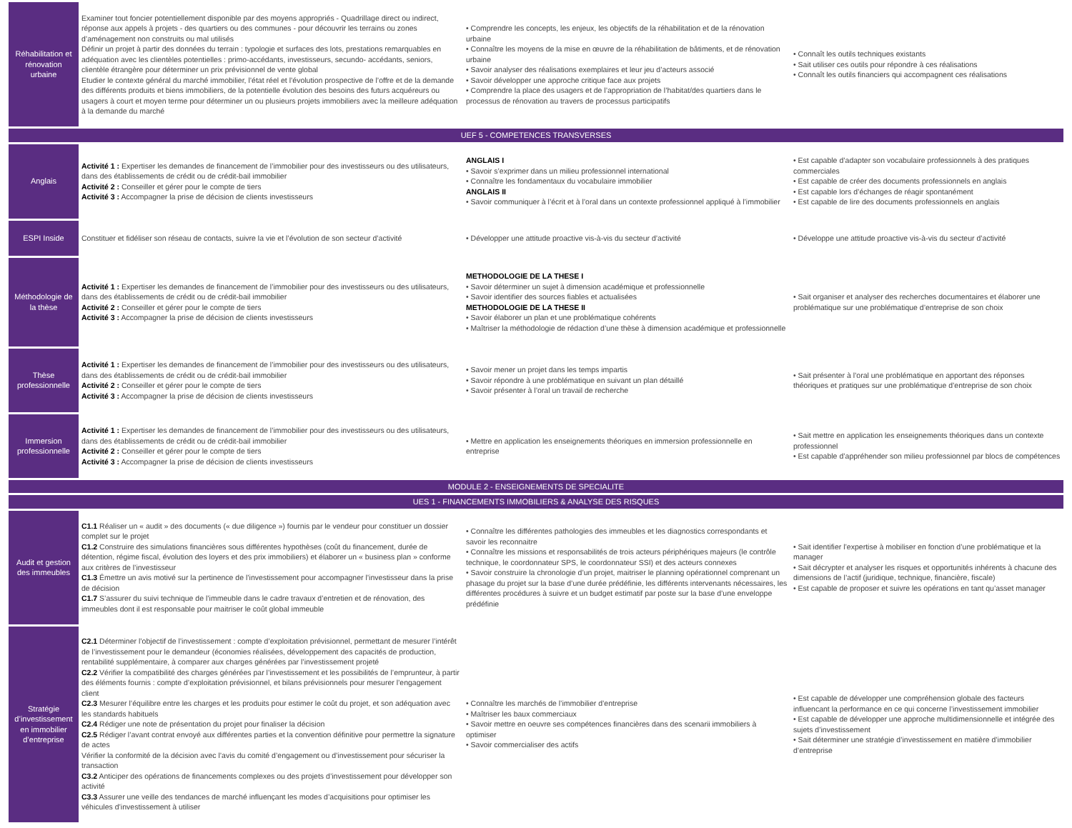| Réhabilitation et rénovation urbaine | Examiner tout foncier potentiellement disponible par des moyens appropriés - Quadrillage direct ou indirect, réponse aux appels à projets - des quartiers ou des communes - pour découvrir les terrains ou zones d’aménagement non construits ou mal utilisés Définir un projet à partir des données du terrain : typologie et surfaces des lots, prestations remarquables en adéquation avec les clientèles potentielles : primo-accédants, investisseurs, secundo- accédants, seniors, clientèle étrangère pour déterminer un prix prévisionnel de vente global Etudier le contexte général du marché immobilier, l’état réel et l’évolution prospective de l’offre et de la demande des différents produits et biens immobiliers, de la potentielle évolution des besoins des futurs acquéreurs ou usagers à court et moyen terme pour déterminer un ou plusieurs projets immobiliers avec la meilleure adéquation à la demande du marché | • Comprendre les concepts, les enjeux, les objectifs de la réhabilitation et de la rénovation urbaine • Connaître les moyens de la mise en œuvre de la réhabilitation de bâtiments, et de rénovation urbaine • Savoir analyser des réalisations exemplaires et leur jeu d’acteurs associé • Savoir développer une approche critique face aux projets • Comprendre la place des usagers et de l’appropriation de l’habitat/des quartiers dans le processus de rénovation au travers de processus participatifs | • Connaît les outils techniques existants • Sait utiliser ces outils pour répondre à ces réalisations • Connaît les outils financiers qui accompagnent ces réalisations |
| UEF 5 - COMPETENCES TRANSVERSES | | | |
| Anglais | Activité 1 : Expertiser les demandes de financement de l’immobilier pour des investisseurs ou des utilisateurs, dans des établissements de crédit ou de crédit-bail immobilier Activité 2 : Conseiller et gérer pour le compte de tiers Activité 3 : Accompagner la prise de décision de clients investisseurs | ANGLAIS I • Savoir s’exprimer dans un milieu professionnel international • Connaître les fondamentaux du vocabulaire immobilier ANGLAIS II • Savoir communiquer à l’écrit et à l’oral dans un contexte professionnel appliqué à l’immobilier | • Est capable d’adapter son vocabulaire professionnels à des pratiques commerciales • Est capable de créer des documents professionnels en anglais • Est capable lors d’échanges de réagir spontanément • Est capable de lire des documents professionnels en anglais |
| ESPI Inside | Constituer et fidéliser son réseau de contacts, suivre la vie et l’évolution de son secteur d’activité | • Développer une attitude proactive vis-à-vis du secteur d’activité | • Développe une attitude proactive vis-à-vis du secteur d’activité |
| Méthodologie de la thèse | Activité 1 : Expertiser les demandes de financement de l’immobilier pour des investisseurs ou des utilisateurs, dans des établissements de crédit ou de crédit-bail immobilier Activité 2 : Conseiller et gérer pour le compte de tiers Activité 3 : Accompagner la prise de décision de clients investisseurs | METHODOLOGIE DE LA THESE I • Savoir déterminer un sujet à dimension académique et professionnelle • Savoir identifier des sources fiables et actualisées METHODOLOGIE DE LA THESE II • Savoir élaborer un plan et une problématique cohérents • Maîtriser la méthodologie de rédaction d’une thèse à dimension académique et professionnelle | • Sait organiser et analyser des recherches documentaires et élaborer une problématique sur une problématique d’entreprise de son choix |
| Thèse professionnelle | Activité 1 : Expertiser les demandes de financement de l’immobilier pour des investisseurs ou des utilisateurs, dans des établissements de crédit ou de crédit-bail immobilier Activité 2 : Conseiller et gérer pour le compte de tiers Activité 3 : Accompagner la prise de décision de clients investisseurs | • Savoir mener un projet dans les temps impartis • Savoir répondre à une problématique en suivant un plan détaillé • Savoir présenter à l’oral un travail de recherche | • Sait présenter à l’oral une problématique en apportant des réponses théoriques et pratiques sur une problématique d’entreprise de son choix |
| Immersion professionnelle | Activité 1 : Expertiser les demandes de financement de l’immobilier pour des investisseurs ou des utilisateurs, dans des établissements de crédit ou de crédit-bail immobilier Activité 2 : Conseiller et gérer pour le compte de tiers Activité 3 : Accompagner la prise de décision de clients investisseurs | • Mettre en application les enseignements théoriques en immersion professionnelle en entreprise | • Sait mettre en application les enseignements théoriques dans un contexte professionnel • Est capable d’appréhender son milieu professionnel par blocs de compétences |
| MODULE 2 - ENSEIGNEMENTS DE SPECIALITE | | | |
| UES 1 - FINANCEMENTS IMMOBILIERS & ANALYSE DES RISQUES | | | |
| Audit et gestion des immeubles | C1.1 Réaliser un « audit » des documents (« due diligence ») fournis par le vendeur pour constituer un dossier complet sur le projet C1.2 Construire des simulations financières sous différentes hypothèses (coût du financement, durée de détention, régime fiscal, évolution des loyers et des prix immobiliers) et élaborer un « business plan » conforme aux critères de l’investisseur C1.3 Émettre un avis motivé sur la pertinence de l’investissement pour accompagner l’investisseur dans la prise de décision C1.7 S’assurer du suivi technique de l’immeuble dans le cadre travaux d’entretien et de rénovation, des immeubles dont il est responsable pour maitriser le coût global immeuble | • Connaître les différentes pathologies des immeubles et les diagnostics correspondants et savoir les reconnaitre • Connaître les missions et responsabilités de trois acteurs périphériques majeurs (le contrôle technique, le coordonnateur SPS, le coordonnateur SSI) et des acteurs connexes • Savoir construire la chronologie d’un projet, maitriser le planning opérationnel comprenant un phasage du projet sur la base d’une durée prédéfinie, les différents intervenants nécessaires, les différentes procédures à suivre et un budget estimatif par poste sur la base d’une enveloppe prédéfinie | • Sait identifier l’expertise à mobiliser en fonction d’une problématique et la manager • Sait décrypter et analyser les risques et opportunités inhérents à chacune des dimensions de l’actif (juridique, technique, financière, fiscale) • Est capable de proposer et suivre les opérations en tant qu’asset manager |
| Stratégie d’investissement en immobilier d’entreprise | C2.1 Déterminer l’objectif de l’investissement : compte d’exploitation prévisionnel, permettant de mesurer l’intérêt de l’investissement pour le demandeur (économies réalisées, développement des capacités de production, rentabilité supplémentaire, à comparer aux charges générées par l’investissement projeté C2.2 Vérifier la compatibilité des charges générées par l’investissement et les possibilités de l’emprunteur, à partir des éléments fournis : compte d’exploitation prévisionnel, et bilans prévisionnels pour mesurer l’engagement client C2.3 Mesurer l’équilibre entre les charges et les produits pour estimer le coût du projet, et son adéquation avec les standards habituels C2.4 Rédiger une note de présentation du projet pour finaliser la décision C2.5 Rédiger l’avant contrat envoyé aux différentes parties et la convention définitive pour permettre la signature de actes Vérifier la conformité de la décision avec l’avis du comité d’engagement ou d’investissement pour sécuriser la transaction C3.2 Anticiper des opérations de financements complexes ou des projets d’investissement pour développer son activité C3.3 Assurer une veille des tendances de marché influençant les modes d’acquisitions pour optimiser les véhicules d’investissement à utiliser | • Connaître les marchés de l’immobilier d’entreprise • Maîtriser les baux commerciaux • Savoir mettre en oeuvre ses compétences financières dans des scenarii immobiliers à optimiser • Savoir commercialiser des actifs | • Est capable de développer une compréhension globale des facteurs influencant la performance en ce qui concerne l’investissement immobilier • Est capable de développer une approche multidimensionnelle et intégrée des sujets d’investissement • Sait déterminer une stratégie d’investissement en matière d’immobilier d’entreprise |